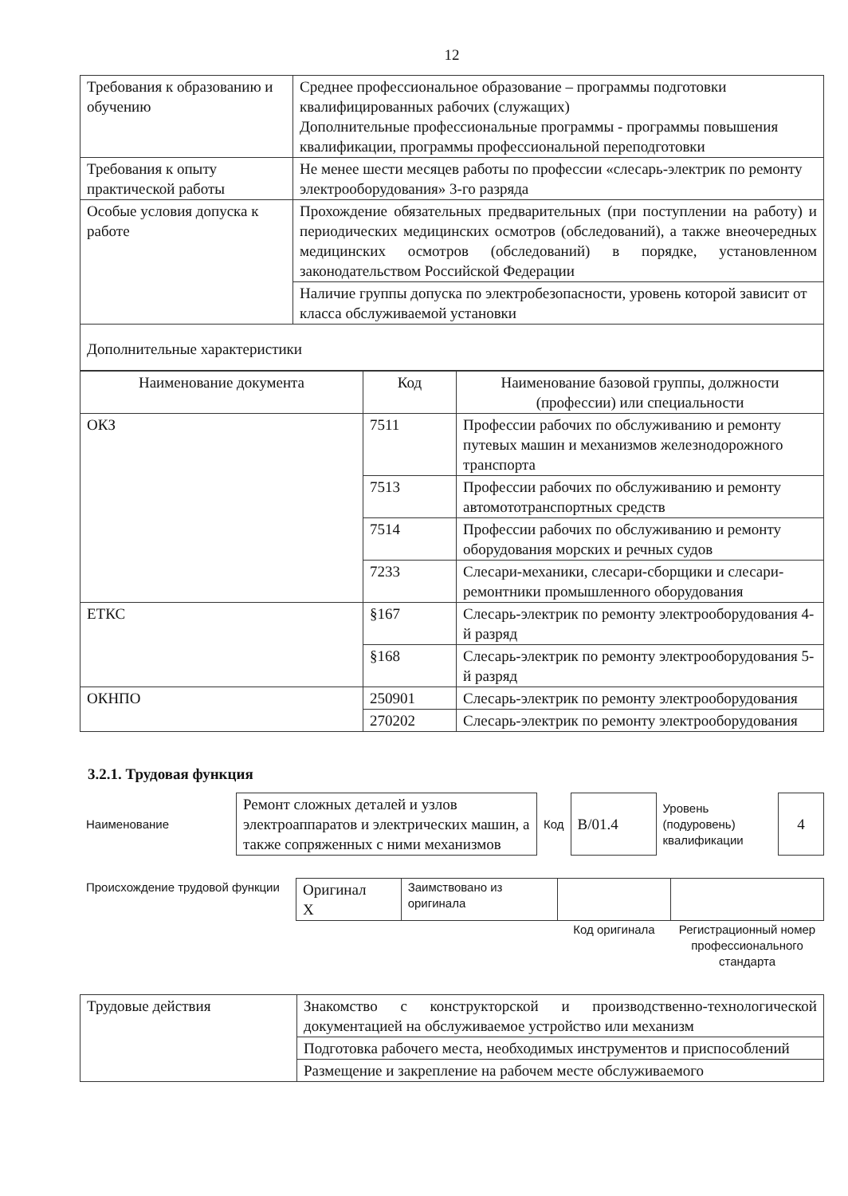12
| Требования к образованию и обучению | Среднее профессиональное образование – программы подготовки квалифицированных рабочих (служащих) Дополнительные профессиональные программы - программы повышения квалификации, программы профессиональной переподготовки |
| Требования к опыту практической работы | Не менее шести месяцев работы по профессии «слесарь-электрик по ремонту электрооборудования» 3-го разряда |
| Особые условия допуска к работе | Прохождение обязательных предварительных (при поступлении на работу) и периодических медицинских осмотров (обследований), а также внеочередных медицинских осмотров (обследований) в порядке, установленном законодательством Российской Федерации |
| | Наличие группы допуска по электробезопасности, уровень которой зависит от класса обслуживаемой установки |
| Дополнительные характеристики | |
| Наименование документа | Код | Наименование базовой группы, должности (профессии) или специальности |
| --- | --- | --- |
| ОКЗ | 7511 | Профессии рабочих по обслуживанию и ремонту путевых машин и механизмов железнодорожного транспорта |
| | 7513 | Профессии рабочих по обслуживанию и ремонту автомототранспортных средств |
| | 7514 | Профессии рабочих по обслуживанию и ремонту оборудования морских и речных судов |
| | 7233 | Слесари-механики, слесари-сборщики и слесари-ремонтники промышленного оборудования |
| ЕТКС | §167 | Слесарь-электрик по ремонту электрооборудования 4-й разряд |
| | §168 | Слесарь-электрик по ремонту электрооборудования 5-й разряд |
| ОКНПО | 250901 | Слесарь-электрик по ремонту электрооборудования |
| | 270202 | Слесарь-электрик по ремонту электрооборудования |
3.2.1. Трудовая функция
| Наименование | Ремонт сложных деталей и узлов электроаппаратов и электрических машин, а также сопряженных с ними механизмов | Код | B/01.4 | Уровень (подуровень) квалификации | 4 |
| Происхождение трудовой функции | Оригинал X | Заимствовано из оригинала | | |
| | | | Код оригинала | Регистрационный номер профессионального стандарта |
| Трудовые действия | Знакомство с конструкторской и производственно-технологической документацией на обслуживаемое устройство или механизм |
| | Подготовка рабочего места, необходимых инструментов и приспособлений |
| | Размещение и закрепление на рабочем месте обслуживаемого |